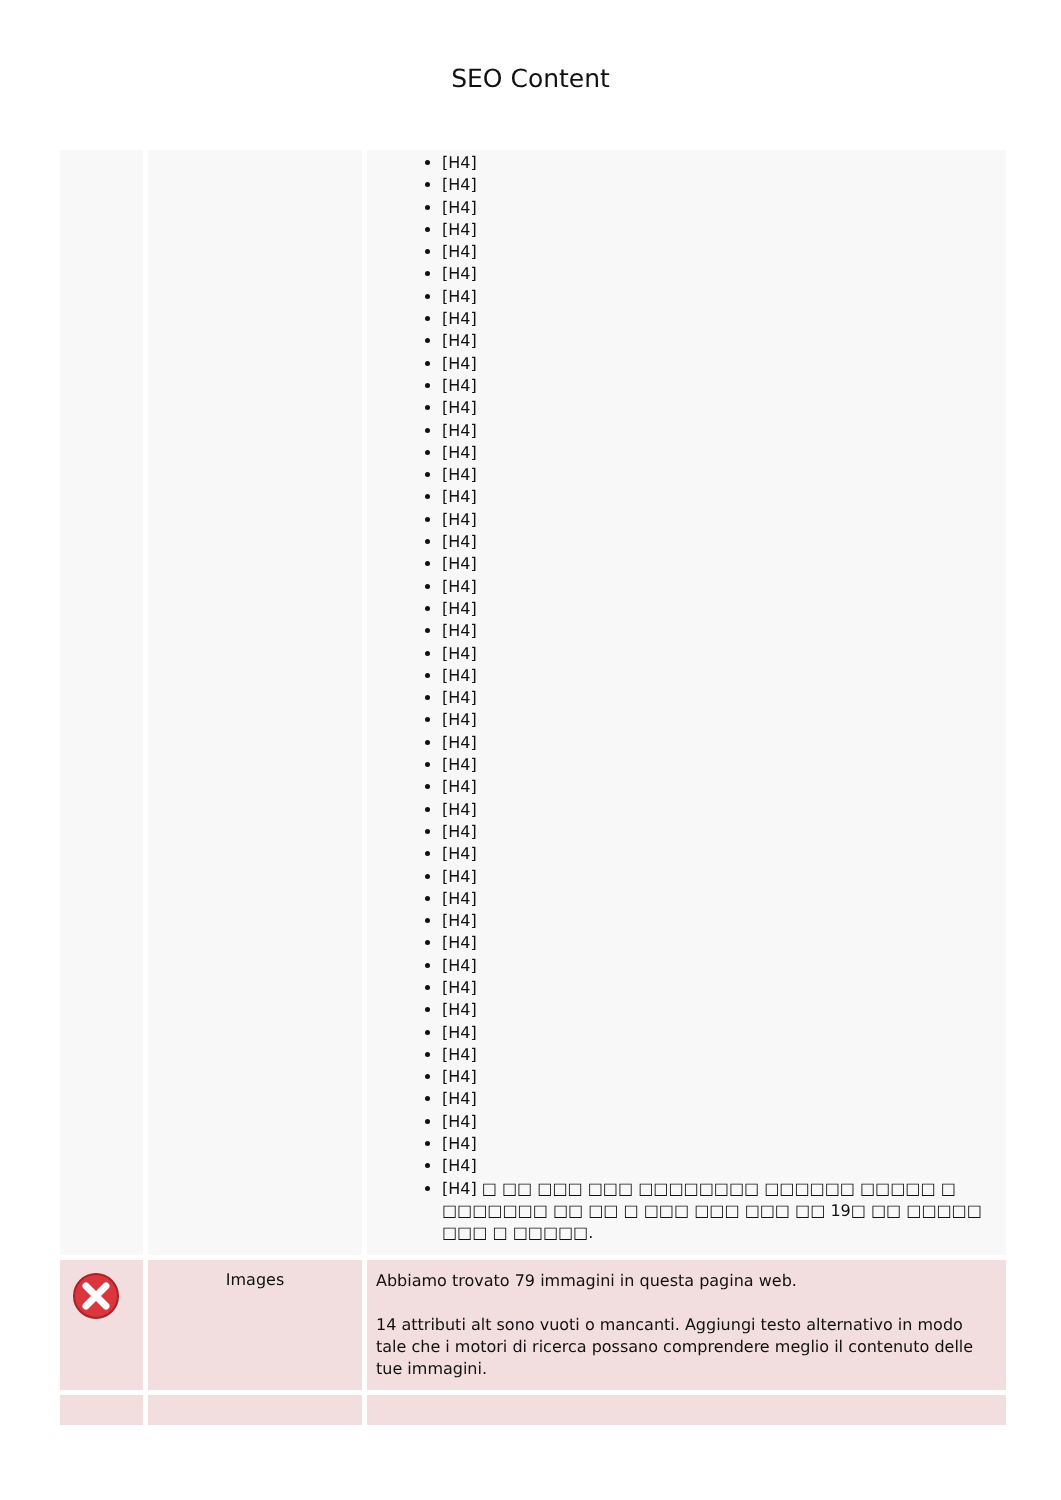SEO Content
| | | [H4] [H4] [H4] [H4] [H4] [H4] [H4] [H4] [H4] [H4] [H4] [H4] [H4] [H4] [H4] [H4] [H4] [H4] [H4] [H4] [H4] [H4] [H4] [H4] [H4] [H4] [H4] [H4] [H4] [H4] [H4] [H4] [H4] [H4] [H4] [H4] [H4] [H4] [H4] [H4] [H4] [H4] [H4] [H4] [H4] [H4] [H4] □ □□ □□□ □□□ □□□□□□□□ □□□□□□ □□□□□ □ □□□□□□□ □□ □□ □ □□□ □□□ □□□ □□ 19□ □□ □□□□□ □□□ □ □□□□□. |
| | Images | Abbiamo trovato 79 immagini in questa pagina web. 14 attributi alt sono vuoti o mancanti. Aggiungi testo alternativo in modo tale che i motori di ricerca possano comprendere meglio il contenuto delle tue immagini. |